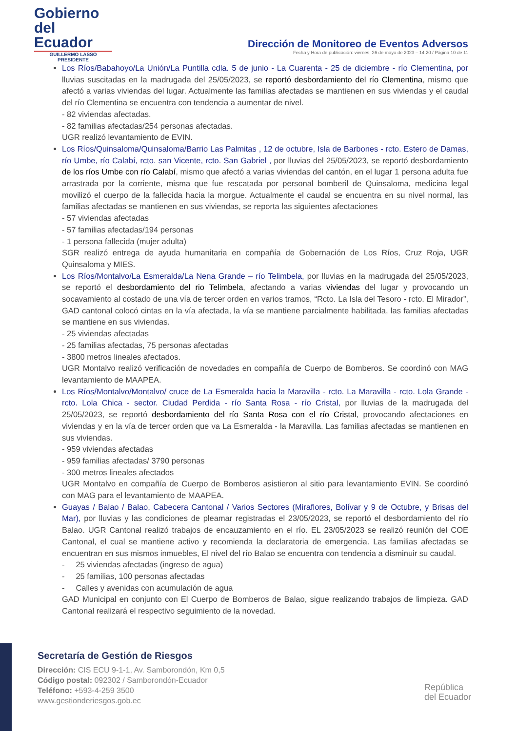Gobierno
del Ecuador
GUILLERMO LASSO
PRESIDENTE
Dirección de Monitoreo de Eventos Adversos
Fecha y Hora de publicación: viernes, 26 de mayo de 2023 – 14:20 / Página 10 de 11
Los Ríos/Babahoyo/La Unión/La Puntilla cdla. 5 de junio - La Cuarenta - 25 de diciembre - río Clementina, por lluvias suscitadas en la madrugada del 25/05/2023, se reportó desbordamiento del río Clementina, mismo que afectó a varias viviendas del lugar. Actualmente las familias afectadas se mantienen en sus viviendas y el caudal del río Clementina se encuentra con tendencia a aumentar de nivel.
- 82 viviendas afectadas.
- 82 familias afectadas/254 personas afectadas.
UGR realizó levantamiento de EVIN.
Los Ríos/Quinsaloma/Quinsaloma/Barrio Las Palmitas , 12 de octubre, Isla de Barbones - rcto. Estero de Damas, río Umbe, río Calabí, rcto. san Vicente, rcto. San Gabriel , por lluvias del 25/05/2023, se reportó desbordamiento de los ríos Umbe con río Calabí, mismo que afectó a varias viviendas del cantón, en el lugar 1 persona adulta fue arrastrada por la corriente, misma que fue rescatada por personal bomberil de Quinsaloma, medicina legal movilizó el cuerpo de la fallecida hacia la morgue. Actualmente el caudal se encuentra en su nivel normal, las familias afectadas se mantienen en sus viviendas, se reporta las siguientes afectaciones
- 57 viviendas afectadas
- 57 familias afectadas/194 personas
- 1 persona fallecida (mujer adulta)
SGR realizó entrega de ayuda humanitaria en compañía de Gobernación de Los Ríos, Cruz Roja, UGR Quinsaloma y MIES.
Los Ríos/Montalvo/La Esmeralda/La Nena Grande – río Telimbela, por lluvias en la madrugada del 25/05/2023, se reportó el desbordamiento del rio Telimbela, afectando a varias viviendas del lugar y provocando un socavamiento al costado de una vía de tercer orden en varios tramos, “Rcto. La Isla del Tesoro - rcto. El Mirador”, GAD cantonal colocó cintas en la vía afectada, la vía se mantiene parcialmente habilitada, las familias afectadas se mantiene en sus viviendas.
- 25 viviendas afectadas
- 25 familias afectadas, 75 personas afectadas
- 3800 metros lineales afectados.
UGR Montalvo realizó verificación de novedades en compañía de Cuerpo de Bomberos. Se coordinó con MAG levantamiento de MAAPEA.
Los Ríos/Montalvo/Montalvo/ cruce de La Esmeralda hacia la Maravilla - rcto. La Maravilla - rcto. Lola Grande - rcto. Lola Chica - sector. Ciudad Perdida - río Santa Rosa - río Cristal, por lluvias de la madrugada del 25/05/2023, se reportó desbordamiento del río Santa Rosa con el río Cristal, provocando afectaciones en viviendas y en la vía de tercer orden que va La Esmeralda - la Maravilla. Las familias afectadas se mantienen en sus viviendas.
- 959 viviendas afectadas
- 959 familias afectadas/ 3790 personas
- 300 metros lineales afectados
UGR Montalvo en compañía de Cuerpo de Bomberos asistieron al sitio para levantamiento EVIN. Se coordinó con MAG para el levantamiento de MAAPEA.
Guayas / Balao / Balao, Cabecera Cantonal / Varios Sectores (Miraflores, Bolívar y 9 de Octubre, y Brisas del Mar), por lluvias y las condiciones de pleamar registradas el 23/05/2023, se reportó el desbordamiento del río Balao. UGR Cantonal realizó trabajos de encauzamiento en el río. EL 23/05/2023 se realizó reunión del COE Cantonal, el cual se mantiene activo y recomienda la declaratoria de emergencia. Las familias afectadas se encuentran en sus mismos inmuebles, El nivel del río Balao se encuentra con tendencia a disminuir su caudal.
- 25 viviendas afectadas (ingreso de agua)
- 25 familias, 100 personas afectadas
- Calles y avenidas con acumulación de agua
GAD Municipal en conjunto con El Cuerpo de Bomberos de Balao, sigue realizando trabajos de limpieza. GAD Cantonal realizará el respectivo seguimiento de la novedad.
Secretaría de Gestión de Riesgos
Dirección: CIS ECU 9-1-1, Av. Samborondón, Km 0,5
Código postal: 092302 / Samborondón-Ecuador
Teléfono: +593-4-259 3500
www.gestionderiesgos.gob.ec
República
del Ecuador